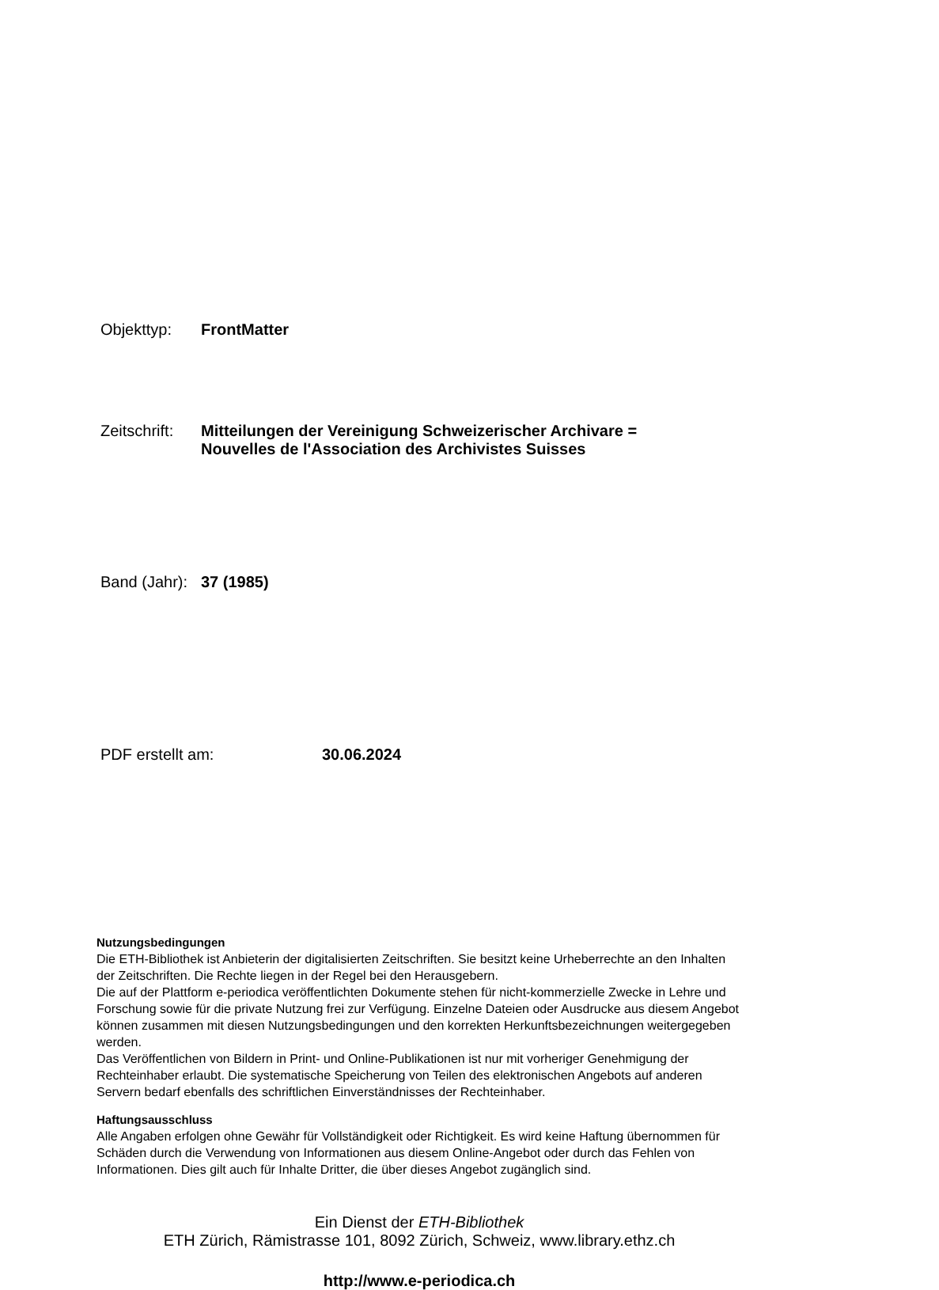Objekttyp: FrontMatter
Zeitschrift:
Mitteilungen der Vereinigung Schweizerischer Archivare =
Nouvelles de l'Association des Archivistes Suisses
Band (Jahr):
37 (1985)
PDF erstellt am: 30.06.2024
Nutzungsbedingungen
Die ETH-Bibliothek ist Anbieterin der digitalisierten Zeitschriften. Sie besitzt keine Urheberrechte an den Inhalten der Zeitschriften. Die Rechte liegen in der Regel bei den Herausgebern.
Die auf der Plattform e-periodica veröffentlichten Dokumente stehen für nicht-kommerzielle Zwecke in Lehre und Forschung sowie für die private Nutzung frei zur Verfügung. Einzelne Dateien oder Ausdrucke aus diesem Angebot können zusammen mit diesen Nutzungsbedingungen und den korrekten Herkunftsbezeichnungen weitergegeben werden.
Das Veröffentlichen von Bildern in Print- und Online-Publikationen ist nur mit vorheriger Genehmigung der Rechteinhaber erlaubt. Die systematische Speicherung von Teilen des elektronischen Angebots auf anderen Servern bedarf ebenfalls des schriftlichen Einverständnisses der Rechteinhaber.
Haftungsausschluss
Alle Angaben erfolgen ohne Gewähr für Vollständigkeit oder Richtigkeit. Es wird keine Haftung übernommen für Schäden durch die Verwendung von Informationen aus diesem Online-Angebot oder durch das Fehlen von Informationen. Dies gilt auch für Inhalte Dritter, die über dieses Angebot zugänglich sind.
Ein Dienst der ETH-Bibliothek
ETH Zürich, Rämistrasse 101, 8092 Zürich, Schweiz, www.library.ethz.ch
http://www.e-periodica.ch